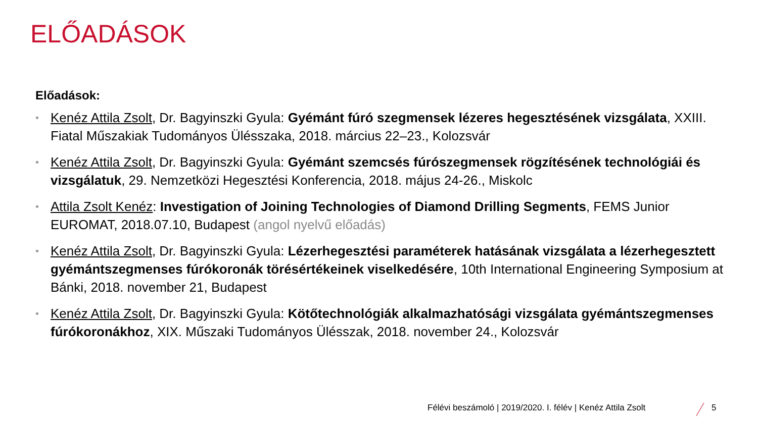ELŐADÁSOK
Előadások:
• Kenéz Attila Zsolt, Dr. Bagyinszki Gyula: Gyémánt fúró szegmensek lézeres hegesztésének vizsgálata, XXIII. Fiatal Műszakiak Tudományos Ülésszaka, 2018. március 22–23., Kolozsvár
• Kenéz Attila Zsolt, Dr. Bagyinszki Gyula: Gyémánt szemcsés fúrószegmensek rögzítésének technológiái és vizsgálatuk, 29. Nemzetközi Hegesztési Konferencia, 2018. május 24-26., Miskolc
• Attila Zsolt Kenéz: Investigation of Joining Technologies of Diamond Drilling Segments, FEMS Junior EUROMAT, 2018.07.10, Budapest (angol nyelvű előadás)
• Kenéz Attila Zsolt, Dr. Bagyinszki Gyula: Lézerhegesztési paraméterek hatásának vizsgálata a lézerhegesztett gyémántszegmenses fúrókoronák törésértékeinek viselkedésére, 10th International Engineering Symposium at Bánki, 2018. november 21, Budapest
• Kenéz Attila Zsolt, Dr. Bagyinszki Gyula: Kötőtechnológiák alkalmazhatósági vizsgálata gyémántszegmenses fúrókoronákhoz, XIX. Műszaki Tudományos Ülésszak, 2018. november 24., Kolozsvár
Félévi beszámoló | 2019/2020. I. félév | Kenéz Attila Zsolt
5